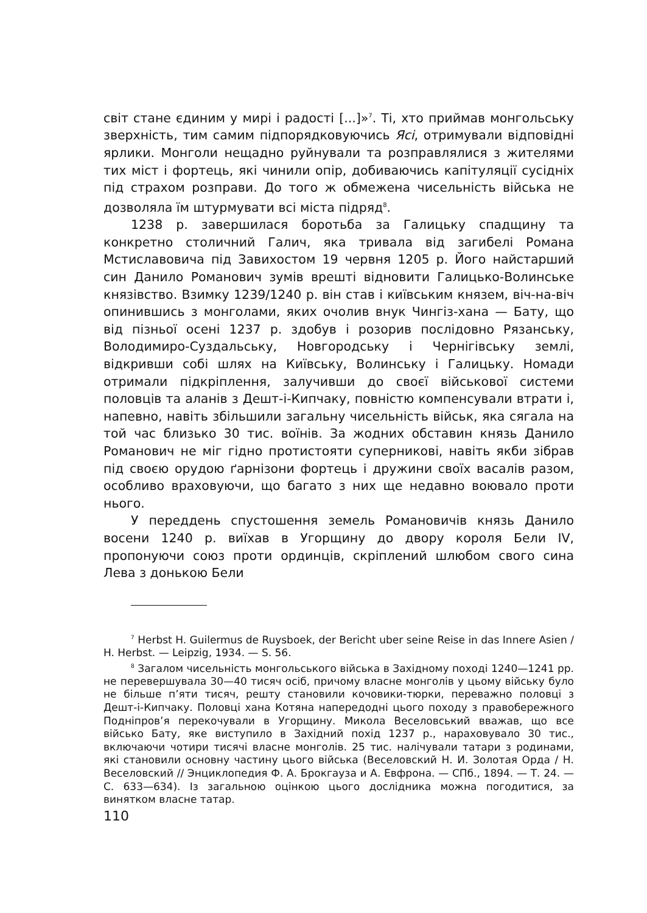світ стане єдиним у мирі і радості [...]»<sup>7</sup>. Ті, хто приймав монгольську зверхність, тим самим підпорядковуючись Ясі, отримували відповідні ярлики. Монголи нещадно руйнували та розправлялися з жителями тих міст і фортець, які чинили опір, добиваючись капітуляції сусідніх під страхом розправи. До того ж обмежена чисельність війська не дозволяла їм штурмувати всі міста підряд<sup>8</sup>.
1238 р. завершилася боротьба за Галицьку спадщину та конкретно столичний Галич, яка тривала від загибелі Романа Мстиславовича під Завихостом 19 червня 1205 р. Його найстарший син Данило Романович зумів врешті відновити Галицько-Волинське князівство. Взимку 1239/1240 р. він став і київським князем, віч-на-віч опинившись з монголами, яких очолив внук Чингіз-хана — Бату, що від пізньої осені 1237 р. здобув і розорив послідовно Рязанську, Володимиро-Суздальську, Новгородську і Чернігівську землі, відкривши собі шлях на Київську, Волинську і Галицьку. Номади отримали підкріплення, залучивши до своєї військової системи половців та аланів з Дешт-і-Кипчаку, повністю компенсували втрати і, напевно, навіть збільшили загальну чисельність військ, яка сягала на той час близько 30 тис. воїнів. За жодних обставин князь Данило Романович не міг гідно протистояти суперникові, навіть якби зібрав під своєю орудою ґарнізони фортець і дружини своїх васалів разом, особливо враховуючи, що багато з них ще недавно воювало проти нього.
У переддень спустошення земель Романовичів князь Данило восени 1240 р. виїхав в Угорщину до двору короля Бели IV, пропонуючи союз проти ординців, скріплений шлюбом свого сина Лева з донькою Бели
<sup>7</sup> Herbst H. Guilermus de Ruysboek, der Bericht uber seine Reise in das Innere Asien / H. Herbst. — Leipzig, 1934. — S. 56.
<sup>8</sup> Загалом чисельність монгольського війська в Західному поході 1240—1241 рр. не перевершувала 30—40 тисяч осіб, причому власне монголів у цьому війську було не більше п’яти тисяч, решту становили кочовики-тюрки, переважно половці з Дешт-і-Кипчаку. Половці хана Котяна напередодні цього походу з правобережного Подніпров’я перекочували в Угорщину. Микола Веселовський вважав, що все військо Бату, яке виступило в Західний похід 1237 р., нараховувало 30 тис., включаючи чотири тисячі власне монголів. 25 тис. налічували татари з родинами, які становили основну частину цього війська (Веселовский Н. И. Золотая Орда / Н. Веселовский // Энциклопедия Ф. А. Брокгауза и А. Евфрона. — СПб., 1894. — Т. 24. — С. 633—634). Із загальною оцінкою цього дослідника можна погодитися, за винятком власне татар.
110